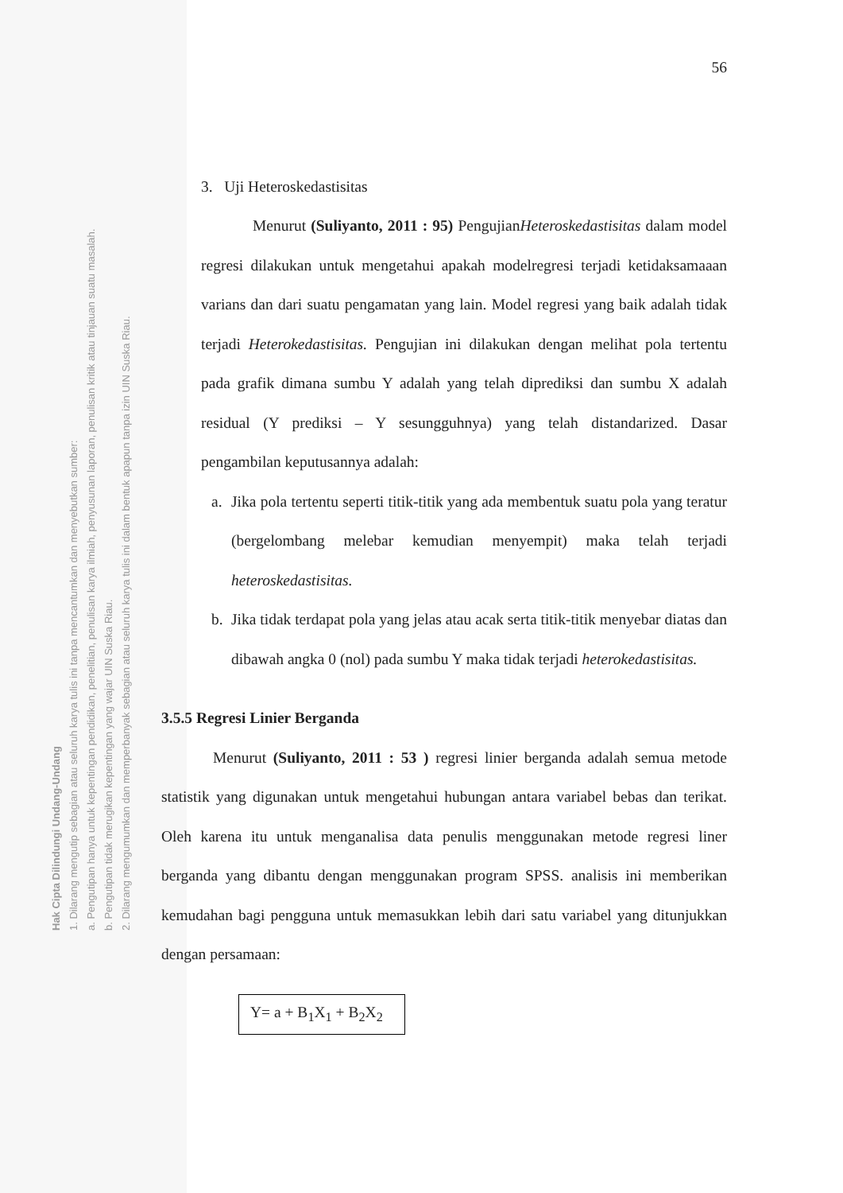56
3. Uji Heteroskedastisitas
Menurut (Suliyanto, 2011 : 95) PengujianHeteroskedastisitas dalam model regresi dilakukan untuk mengetahui apakah modelregresi terjadi ketidaksamaaan varians dan dari suatu pengamatan yang lain. Model regresi yang baik adalah tidak terjadi Heterokedastisitas. Pengujian ini dilakukan dengan melihat pola tertentu pada grafik dimana sumbu Y adalah yang telah diprediksi dan sumbu X adalah residual (Y prediksi – Y sesungguhnya) yang telah distandarized. Dasar pengambilan keputusannya adalah:
a. Jika pola tertentu seperti titik-titik yang ada membentuk suatu pola yang teratur (bergelombang melebar kemudian menyempit) maka telah terjadi heteroskedastisitas.
b. Jika tidak terdapat pola yang jelas atau acak serta titik-titik menyebar diatas dan dibawah angka 0 (nol) pada sumbu Y maka tidak terjadi heterokedastisitas.
3.5.5 Regresi Linier Berganda
Menurut (Suliyanto, 2011 : 53 ) regresi linier berganda adalah semua metode statistik yang digunakan untuk mengetahui hubungan antara variabel bebas dan terikat. Oleh karena itu untuk menganalisa data penulis menggunakan metode regresi liner berganda yang dibantu dengan menggunakan program SPSS. analisis ini memberikan kemudahan bagi pengguna untuk memasukkan lebih dari satu variabel yang ditunjukkan dengan persamaan:
Y= a + B<sub>1</sub>X<sub>1</sub> + B<sub>2</sub>X<sub>2</sub>
Hak Cipta Dilindungi Undang-Undang
1. Dilarang mengutip sebagian atau seluruh karya tulis ini tanpa mencantumkan dan menyebutkan sumber:
a. Pengutipan hanya untuk kepentingan pendidikan, penelitian, penulisan karya ilmiah, penyusunan laporan, penulisan kritik atau tinjauan suatu masalah.
b. Pengutipan tidak merugikan kepentingan yang wajar UIN Suska Riau.
2. Dilarang mengumumkan dan memperbanyak sebagian atau seluruh karya tulis ini dalam bentuk apapun tanpa izin UIN Suska Riau.